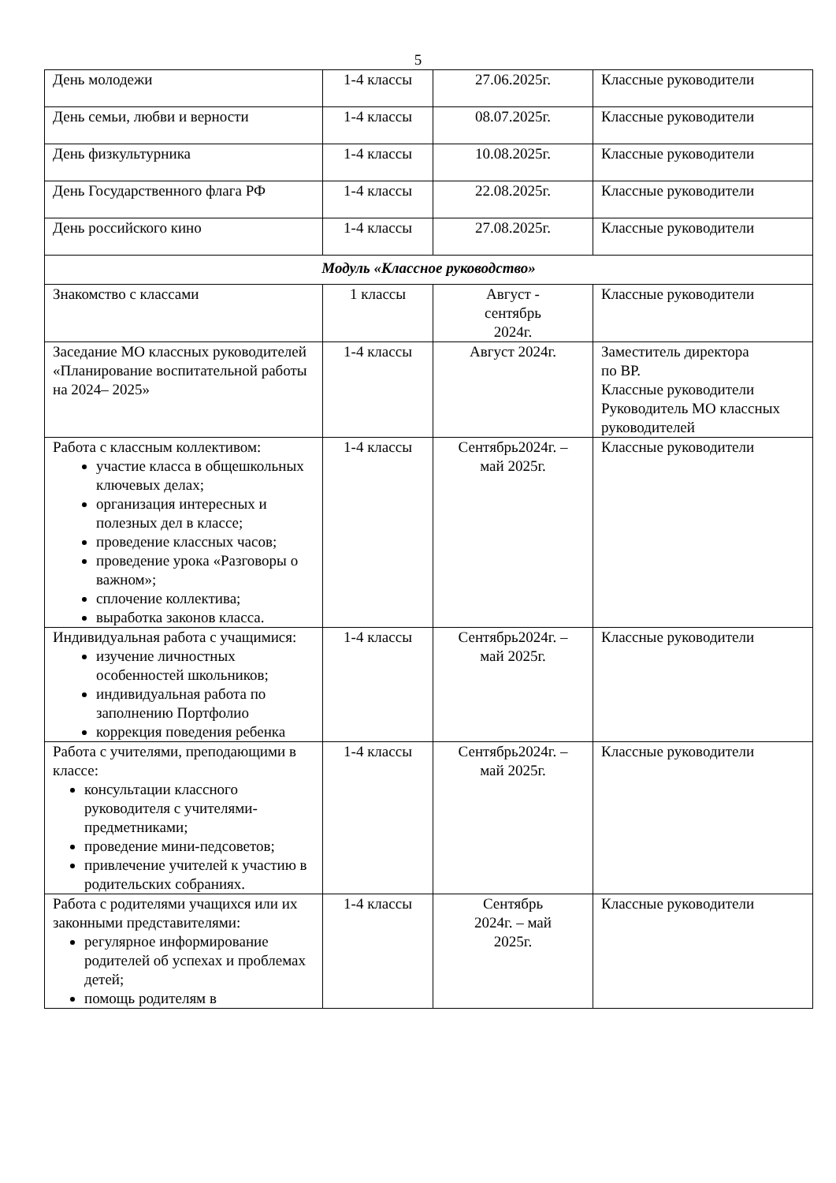5
| День молодежи | 1-4 классы | 27.06.2025г. | Классные руководители |
| День семьи, любви и верности | 1-4 классы | 08.07.2025г. | Классные руководители |
| День физкультурника | 1-4 классы | 10.08.2025г. | Классные руководители |
| День Государственного флага РФ | 1-4 классы | 22.08.2025г. | Классные руководители |
| День российского кино | 1-4 классы | 27.08.2025г. | Классные руководители |
| Модуль «Классное руководство» | | | |
| Знакомство с классами | 1 классы | Август - сентябрь 2024г. | Классные руководители |
| Заседание МО классных руководителей «Планирование воспитательной работы на 2024– 2025» | 1-4 классы | Август 2024г. | Заместитель директора по ВР. Классные руководители Руководитель МО классных руководителей |
| Работа с классным коллективом: участие класса в общешкольных ключевых делах; организация интересных и полезных дел в классе; проведение классных часов; проведение урока «Разговоры о важном»; сплочение коллектива; выработка законов класса. | 1-4 классы | Сентябрь2024г. – май 2025г. | Классные руководители |
| Индивидуальная работа с учащимися: изучение личностных особенностей школьников; индивидуальная работа по заполнению Портфолио коррекция поведения ребенка | 1-4 классы | Сентябрь2024г. – май 2025г. | Классные руководители |
| Работа с учителями, преподающими в классе: консультации классного руководителя с учителями-предметниками; проведение мини-педсоветов; привлечение учителей к участию в родительских собраниях. | 1-4 классы | Сентябрь2024г. – май 2025г. | Классные руководители |
| Работа с родителями учащихся или их законными представителями: регулярное информирование родителей об успехах и проблемах детей; помощь родителям в | 1-4 классы | Сентябрь 2024г. – май 2025г. | Классные руководители |